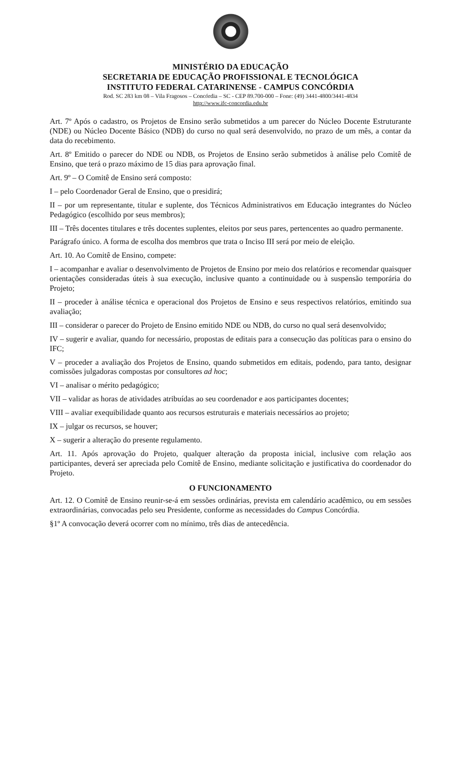MINISTÉRIO DA EDUCAÇÃO
SECRETARIA DE EDUCAÇÃO PROFISSIONAL E TECNOLÓGICA
INSTITUTO FEDERAL CATARINENSE - CAMPUS CONCÓRDIA
Rod. SC 283 km 08 – Vila Fragosos – Concórdia – SC - CEP 89.700-000 – Fone: (49) 3441-4800/3441-4834
http://www.ifc-concordia.edu.br
Art. 7º Após o cadastro, os Projetos de Ensino serão submetidos a um parecer do Núcleo Docente Estruturante (NDE) ou Núcleo Docente Básico (NDB) do curso no qual será desenvolvido, no prazo de um mês, a contar da data do recebimento.
Art. 8º Emitido o parecer do NDE ou NDB, os Projetos de Ensino serão submetidos à análise pelo Comitê de Ensino, que terá o prazo máximo de 15 dias para aprovação final.
Art. 9º – O Comitê de Ensino será composto:
I – pelo Coordenador Geral de Ensino, que o presidirá;
II – por um representante, titular e suplente, dos Técnicos Administrativos em Educação integrantes do Núcleo Pedagógico (escolhido por seus membros);
III – Três docentes titulares e três docentes suplentes, eleitos por seus pares, pertencentes ao quadro permanente.
Parágrafo único. A forma de escolha dos membros que trata o Inciso III será por meio de eleição.
Art. 10. Ao Comitê de Ensino, compete:
I – acompanhar e avaliar o desenvolvimento de Projetos de Ensino por meio dos relatórios e recomendar quaisquer orientações consideradas úteis à sua execução, inclusive quanto a continuidade ou à suspensão temporária do Projeto;
II – proceder à análise técnica e operacional dos Projetos de Ensino e seus respectivos relatórios, emitindo sua avaliação;
III – considerar o parecer do Projeto de Ensino emitido NDE ou NDB, do curso no qual será desenvolvido;
IV – sugerir e avaliar, quando for necessário, propostas de editais para a consecução das políticas para o ensino do IFC;
V – proceder a avaliação dos Projetos de Ensino, quando submetidos em editais, podendo, para tanto, designar comissões julgadoras compostas por consultores ad hoc;
VI – analisar o mérito pedagógico;
VII – validar as horas de atividades atribuídas ao seu coordenador e aos participantes docentes;
VIII – avaliar exequibilidade quanto aos recursos estruturais e materiais necessários ao projeto;
IX – julgar os recursos, se houver;
X – sugerir a alteração do presente regulamento.
Art. 11. Após aprovação do Projeto, qualquer alteração da proposta inicial, inclusive com relação aos participantes, deverá ser apreciada pelo Comitê de Ensino, mediante solicitação e justificativa do coordenador do Projeto.
O FUNCIONAMENTO
Art. 12. O Comitê de Ensino reunir-se-á em sessões ordinárias, prevista em calendário acadêmico, ou em sessões extraordinárias, convocadas pelo seu Presidente, conforme as necessidades do Campus Concórdia.
§1º A convocação deverá ocorrer com no mínimo, três dias de antecedência.